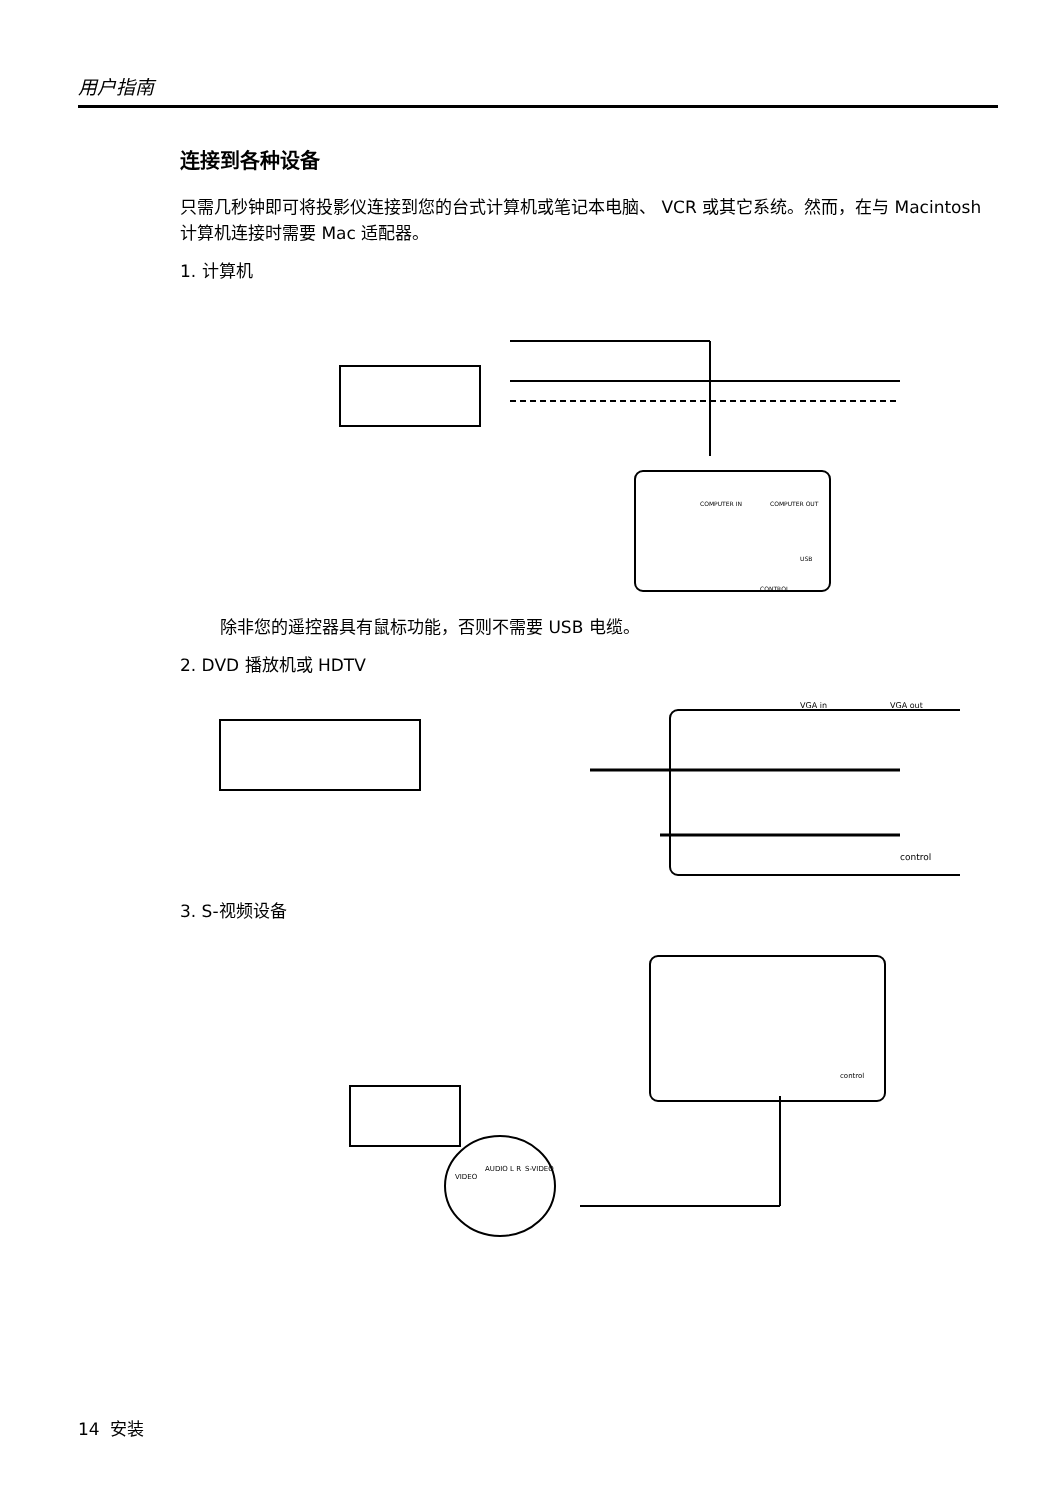用户指南
连接到各种设备
只需几秒钟即可将投影仪连接到您的台式计算机或笔记本电脑、 VCR 或其它系统。然而，在与 Macintosh 计算机连接时需要 Mac 适配器。
1. 计算机
COMPUTER IN
COMPUTER OUT
USB
CONTROL
除非您的遥控器具有鼠标功能，否则不需要 USB 电缆。
2. DVD 播放机或 HDTV
VGA in
VGA out
control
3. S-视频设备
VIDEO
AUDIO L R
S-VIDEO
control
14 安装